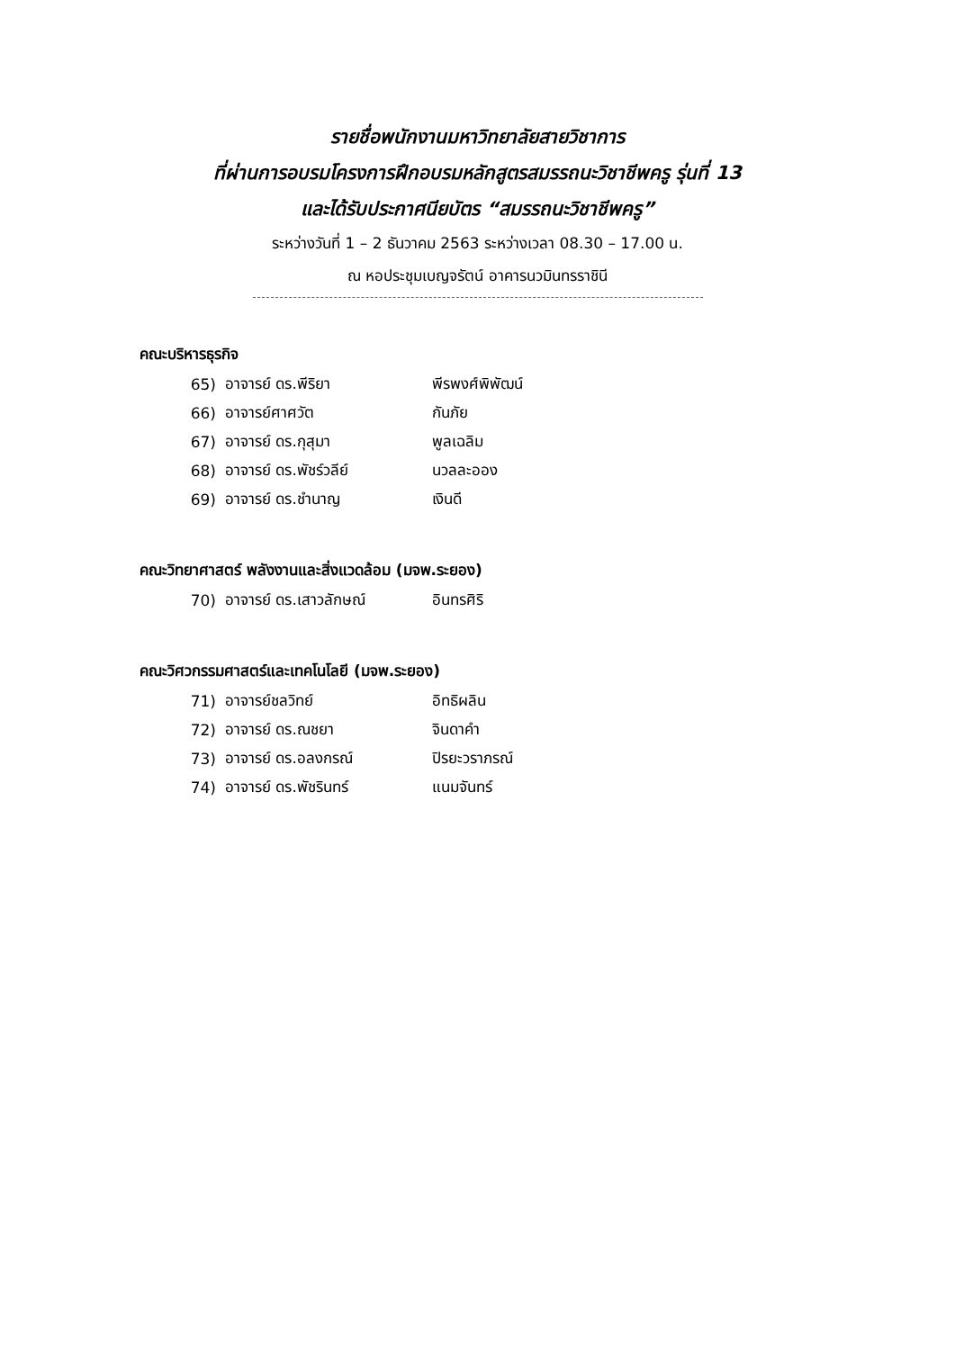รายชื่อพนักงานมหาวิทยาลัยสายวิชาการ
ที่ผ่านการอบรมโครงการฝึกอบรมหลักสูตรสมรรถนะวิชาชีพครู รุ่นที่ 13
และได้รับประกาศนียบัตร “สมรรถนะวิชาชีพครู”
ระหว่างวันที่ 1 – 2 ธันวาคม 2563 ระหว่างเวลา 08.30 – 17.00 น.
ณ หอประชุมเบญจรัตน์ อาคารนวมินทรราชินี
คณะบริหารธุรกิจ
| 65) | อาจารย์ ดร.พีริยา | พีรพงศ์พิพัฒน์ |
| 66) | อาจารย์ศาศวัต | กันภัย |
| 67) | อาจารย์ ดร.กุสุมา | พูลเฉลิม |
| 68) | อาจารย์ ดร.พัชร์วลีย์ | นวลละออง |
| 69) | อาจารย์ ดร.ชำนาญ | เงินดี |
คณะวิทยาศาสตร์ พลังงานและสิ่งแวดล้อม (มจพ.ระยอง)
| 70) | อาจารย์ ดร.เสาวลักษณ์ | อินทรศิริ |
คณะวิศวกรรมศาสตร์และเทคโนโลยี (มจพ.ระยอง)
| 71) | อาจารย์ชลวิทย์ | อิทธิผลิน |
| 72) | อาจารย์ ดร.ณชยา | จินดาคำ |
| 73) | อาจารย์ ดร.อลงกรณ์ | ปิรยะวราภรณ์ |
| 74) | อาจารย์ ดร.พัชรินทร์ | แนมจันทร์ |